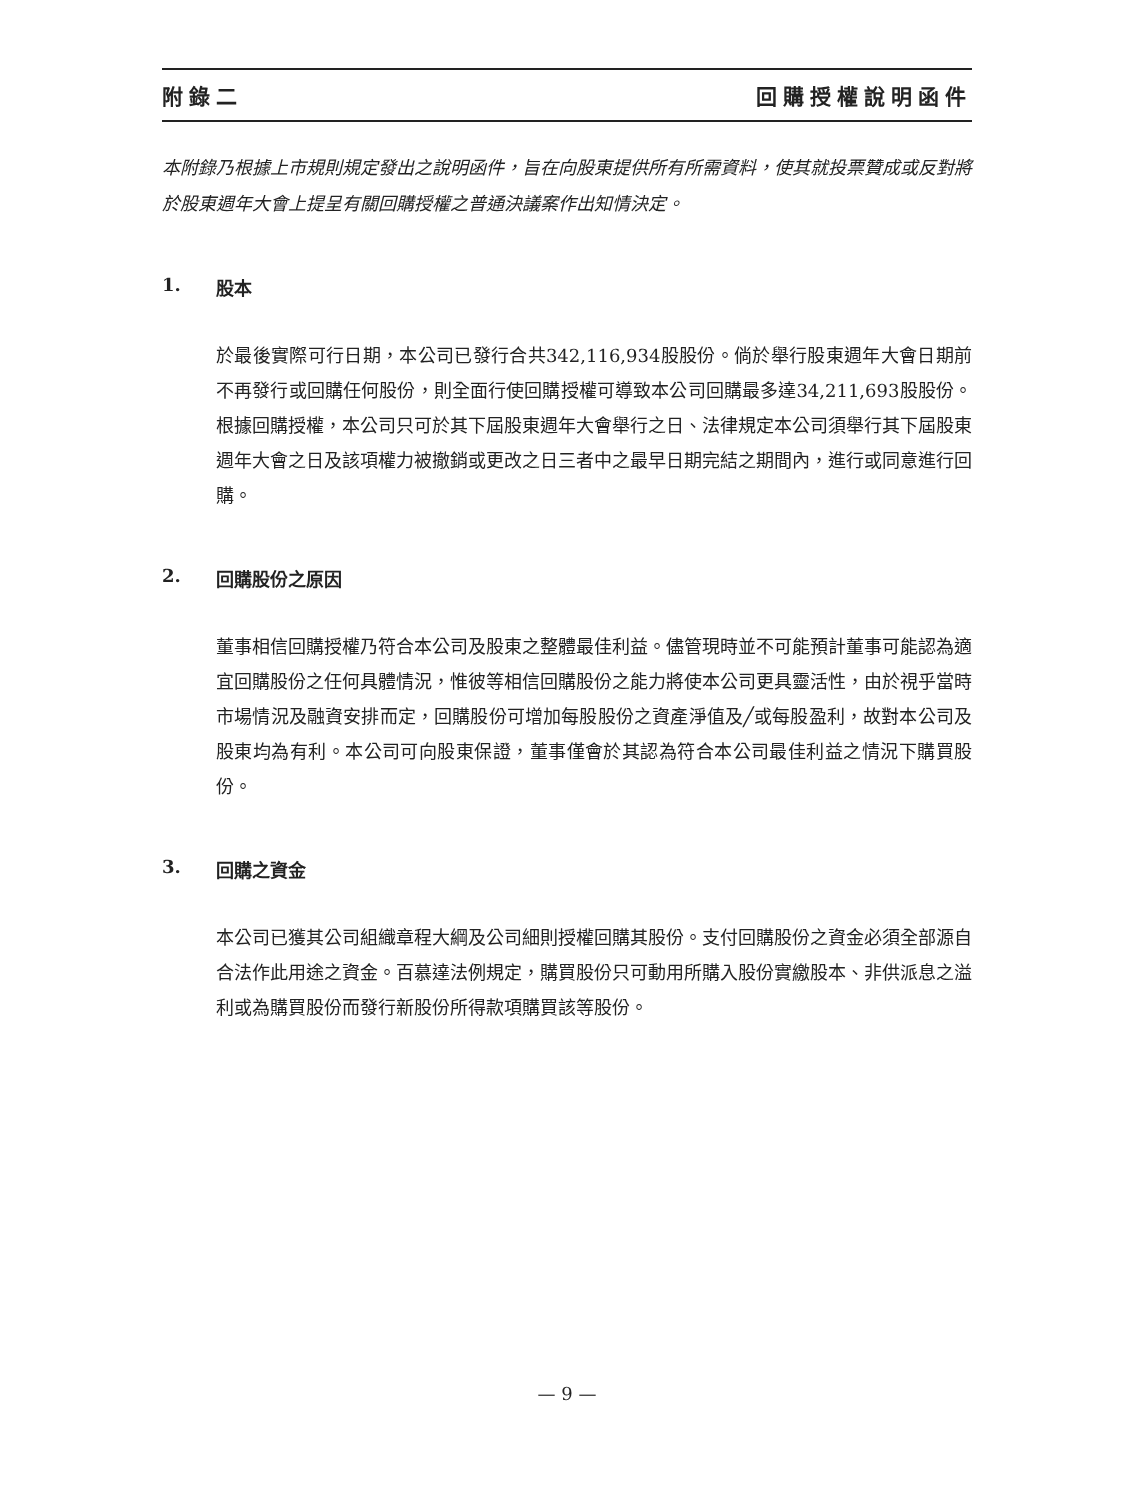附錄二 回購授權說明函件
本附錄乃根據上市規則規定發出之說明函件，旨在向股東提供所有所需資料，使其就投票贊成或反對將於股東週年大會上提呈有關回購授權之普通決議案作出知情決定。
1. 股本
於最後實際可行日期，本公司已發行合共342,116,934股股份。倘於舉行股東週年大會日期前不再發行或回購任何股份，則全面行使回購授權可導致本公司回購最多達34,211,693股股份。根據回購授權，本公司只可於其下屆股東週年大會舉行之日、法律規定本公司須舉行其下屆股東週年大會之日及該項權力被撤銷或更改之日三者中之最早日期完結之期間內，進行或同意進行回購。
2. 回購股份之原因
董事相信回購授權乃符合本公司及股東之整體最佳利益。儘管現時並不可能預計董事可能認為適宜回購股份之任何具體情況，惟彼等相信回購股份之能力將使本公司更具靈活性，由於視乎當時市場情況及融資安排而定，回購股份可增加每股股份之資產淨值及╱或每股盈利，故對本公司及股東均為有利。本公司可向股東保證，董事僅會於其認為符合本公司最佳利益之情況下購買股份。
3. 回購之資金
本公司已獲其公司組織章程大綱及公司細則授權回購其股份。支付回購股份之資金必須全部源自合法作此用途之資金。百慕達法例規定，購買股份只可動用所購入股份實繳股本、非供派息之溢利或為購買股份而發行新股份所得款項購買該等股份。
— 9 —